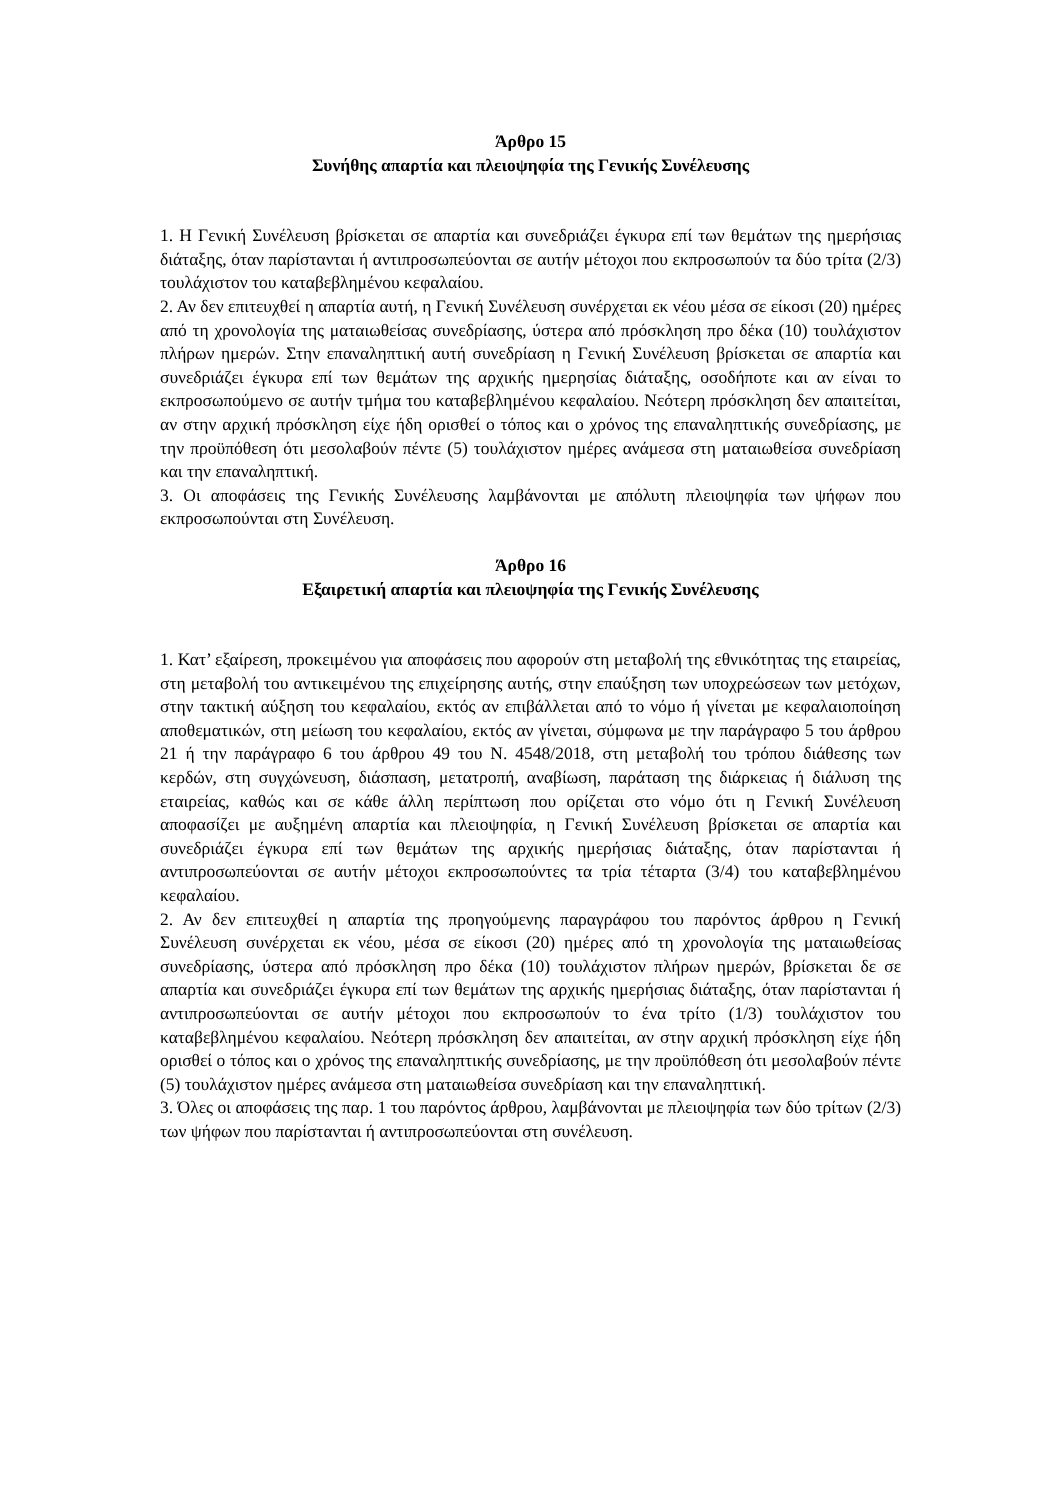Άρθρο 15
Συνήθης απαρτία και πλειοψηφία της Γενικής Συνέλευσης
1. Η Γενική Συνέλευση βρίσκεται σε απαρτία και συνεδριάζει έγκυρα επί των θεμάτων της ημερήσιας διάταξης, όταν παρίστανται ή αντιπροσωπεύονται σε αυτήν μέτοχοι που εκπροσωπούν τα δύο τρίτα (2/3) τουλάχιστον του καταβεβλημένου κεφαλαίου.
2. Αν δεν επιτευχθεί η απαρτία αυτή, η Γενική Συνέλευση συνέρχεται εκ νέου μέσα σε είκοσι (20) ημέρες από τη χρονολογία της ματαιωθείσας συνεδρίασης, ύστερα από πρόσκληση προ δέκα (10) τουλάχιστον πλήρων ημερών. Στην επαναληπτική αυτή συνεδρίαση η Γενική Συνέλευση βρίσκεται σε απαρτία και συνεδριάζει έγκυρα επί των θεμάτων της αρχικής ημερησίας διάταξης, οσοδήποτε και αν είναι το εκπροσωπούμενο σε αυτήν τμήμα του καταβεβλημένου κεφαλαίου. Νεότερη πρόσκληση δεν απαιτείται, αν στην αρχική πρόσκληση είχε ήδη ορισθεί ο τόπος και ο χρόνος της επαναληπτικής συνεδρίασης, με την προϋπόθεση ότι μεσολαβούν πέντε (5) τουλάχιστον ημέρες ανάμεσα στη ματαιωθείσα συνεδρίαση και την επαναληπτική.
3. Οι αποφάσεις της Γενικής Συνέλευσης λαμβάνονται με απόλυτη πλειοψηφία των ψήφων που εκπροσωπούνται στη Συνέλευση.
Άρθρο 16
Εξαιρετική απαρτία και πλειοψηφία της Γενικής Συνέλευσης
1. Κατ’ εξαίρεση, προκειμένου για αποφάσεις που αφορούν στη μεταβολή της εθνικότητας της εταιρείας, στη μεταβολή του αντικειμένου της επιχείρησης αυτής, στην επαύξηση των υποχρεώσεων των μετόχων, στην τακτική αύξηση του κεφαλαίου, εκτός αν επιβάλλεται από το νόμο ή γίνεται με κεφαλαιοποίηση αποθεματικών, στη μείωση του κεφαλαίου, εκτός αν γίνεται, σύμφωνα με την παράγραφο 5 του άρθρου 21 ή την παράγραφο 6 του άρθρου 49 του Ν. 4548/2018, στη μεταβολή του τρόπου διάθεσης των κερδών, στη συγχώνευση, διάσπαση, μετατροπή, αναβίωση, παράταση της διάρκειας ή διάλυση της εταιρείας, καθώς και σε κάθε άλλη περίπτωση που ορίζεται στο νόμο ότι η Γενική Συνέλευση αποφασίζει με αυξημένη απαρτία και πλειοψηφία, η Γενική Συνέλευση βρίσκεται σε απαρτία και συνεδριάζει έγκυρα επί των θεμάτων της αρχικής ημερήσιας διάταξης, όταν παρίστανται ή αντιπροσωπεύονται σε αυτήν μέτοχοι εκπροσωπούντες τα τρία τέταρτα (3/4) του καταβεβλημένου κεφαλαίου.
2. Αν δεν επιτευχθεί η απαρτία της προηγούμενης παραγράφου του παρόντος άρθρου η Γενική Συνέλευση συνέρχεται εκ νέου, μέσα σε είκοσι (20) ημέρες από τη χρονολογία της ματαιωθείσας συνεδρίασης, ύστερα από πρόσκληση προ δέκα (10) τουλάχιστον πλήρων ημερών, βρίσκεται δε σε απαρτία και συνεδριάζει έγκυρα επί των θεμάτων της αρχικής ημερήσιας διάταξης, όταν παρίστανται ή αντιπροσωπεύονται σε αυτήν μέτοχοι που εκπροσωπούν το ένα τρίτο (1/3) τουλάχιστον του καταβεβλημένου κεφαλαίου. Νεότερη πρόσκληση δεν απαιτείται, αν στην αρχική πρόσκληση είχε ήδη ορισθεί ο τόπος και ο χρόνος της επαναληπτικής συνεδρίασης, με την προϋπόθεση ότι μεσολαβούν πέντε (5) τουλάχιστον ημέρες ανάμεσα στη ματαιωθείσα συνεδρίαση και την επαναληπτική.
3. Όλες οι αποφάσεις της παρ. 1 του παρόντος άρθρου, λαμβάνονται με πλειοψηφία των δύο τρίτων (2/3) των ψήφων που παρίστανται ή αντιπροσωπεύονται στη συνέλευση.